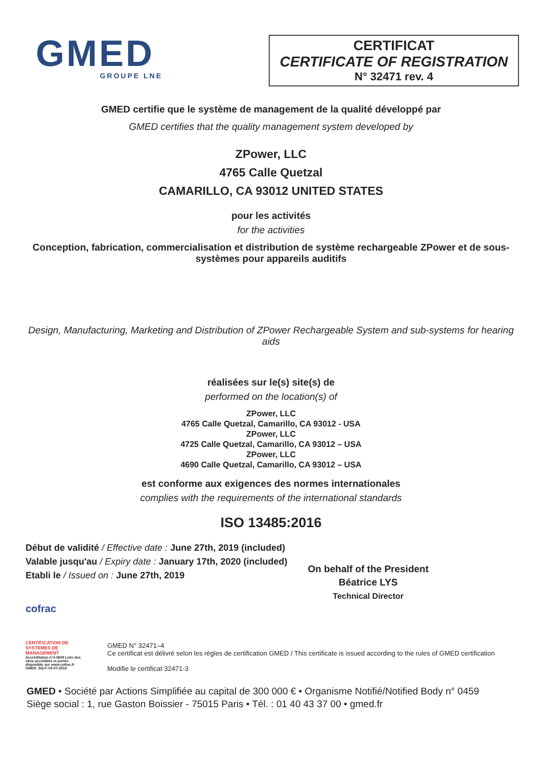GMED
GROUPE LNE
CERTIFICAT
CERTIFICATE OF REGISTRATION
N° 32471 rev. 4
GMED certifie que le système de management de la qualité développé par
GMED certifies that the quality management system developed by
ZPower, LLC
4765 Calle Quetzal
CAMARILLO, CA 93012 UNITED STATES
pour les activités
for the activities
Conception, fabrication, commercialisation et distribution de système rechargeable ZPower et de sous-systèmes pour appareils auditifs
Design, Manufacturing, Marketing and Distribution of ZPower Rechargeable System and sub-systems for hearing aids
réalisées sur le(s) site(s) de
performed on the location(s) of
ZPower, LLC
4765 Calle Quetzal, Camarillo, CA 93012 - USA
ZPower, LLC
4725 Calle Quetzal, Camarillo, CA 93012 – USA
ZPower, LLC
4690 Calle Quetzal, Camarillo, CA 93012 – USA
est conforme aux exigences des normes internationales
complies with the requirements of the international standards
ISO 13485:2016
Début de validité / Effective date : June 27th, 2019 (included)
Valable jusqu'au / Expiry date : January 17th, 2020 (included)
Etabli le / Issued on : June 27th, 2019
On behalf of the President
Béatrice LYS
Technical Director
cofrac
CERTIFICATION DE SYSTEMES DE MANAGEMENT
Accréditation n°4-0608 Liste des sites accrédités et portée disponible sur www.cofrac.fr
GMED_SQ-F-V0-07-2018
GMED N° 32471–4
Ce certificat est délivré selon les règles de certification GMED / This certificate is issued according to the rules of GMED certification
Modifie le certificat 32471-3
GMED • Société par Actions Simplifiée au capital de 300 000 € • Organisme Notifié/Notified Body n° 0459
Siège social : 1, rue Gaston Boissier - 75015 Paris • Tél. : 01 40 43 37 00 • gmed.fr